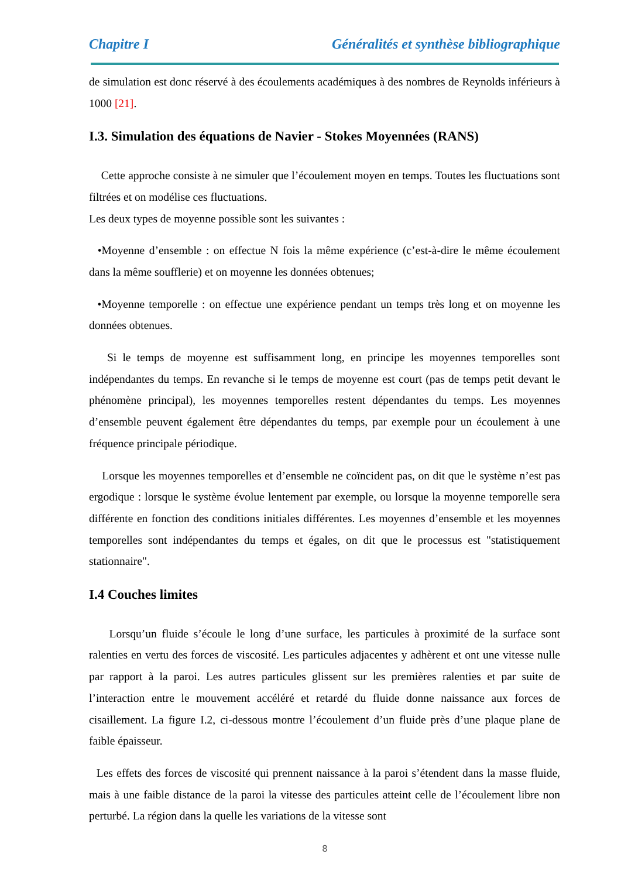Chapitre I Généralités et synthèse bibliographique
de simulation est donc réservé à des écoulements académiques à des nombres de Reynolds inférieurs à 1000 [21].
I.3. Simulation des équations de Navier - Stokes Moyennées (RANS)
Cette approche consiste à ne simuler que l’écoulement moyen en temps. Toutes les fluctuations sont filtrées et on modélise ces fluctuations.
Les deux types de moyenne possible sont les suivantes :
•Moyenne d’ensemble : on effectue N fois la même expérience (c’est-à-dire le même écoulement dans la même soufflerie) et on moyenne les données obtenues;
•Moyenne temporelle : on effectue une expérience pendant un temps très long et on moyenne les données obtenues.
Si le temps de moyenne est suffisamment long, en principe les moyennes temporelles sont indépendantes du temps. En revanche si le temps de moyenne est court (pas de temps petit devant le phénomène principal), les moyennes temporelles restent dépendantes du temps. Les moyennes d’ensemble peuvent également être dépendantes du temps, par exemple pour un écoulement à une fréquence principale périodique.
Lorsque les moyennes temporelles et d’ensemble ne coïncident pas, on dit que le système n’est pas ergodique : lorsque le système évolue lentement par exemple, ou lorsque la moyenne temporelle sera différente en fonction des conditions initiales différentes. Les moyennes d’ensemble et les moyennes temporelles sont indépendantes du temps et égales, on dit que le processus est "statistiquement stationnaire".
I.4 Couches limites
Lorsqu’un fluide s’écoule le long d’une surface, les particules à proximité de la surface sont ralenties en vertu des forces de viscosité. Les particules adjacentes y adhèrent et ont une vitesse nulle par rapport à la paroi. Les autres particules glissent sur les premières ralenties et par suite de l’interaction entre le mouvement accéléré et retardé du fluide donne naissance aux forces de cisaillement. La figure I.2, ci-dessous montre l’écoulement d’un fluide près d’une plaque plane de faible épaisseur.
Les effets des forces de viscosité qui prennent naissance à la paroi s’étendent dans la masse fluide, mais à une faible distance de la paroi la vitesse des particules atteint celle de l’écoulement libre non perturbé. La région dans la quelle les variations de la vitesse sont
8